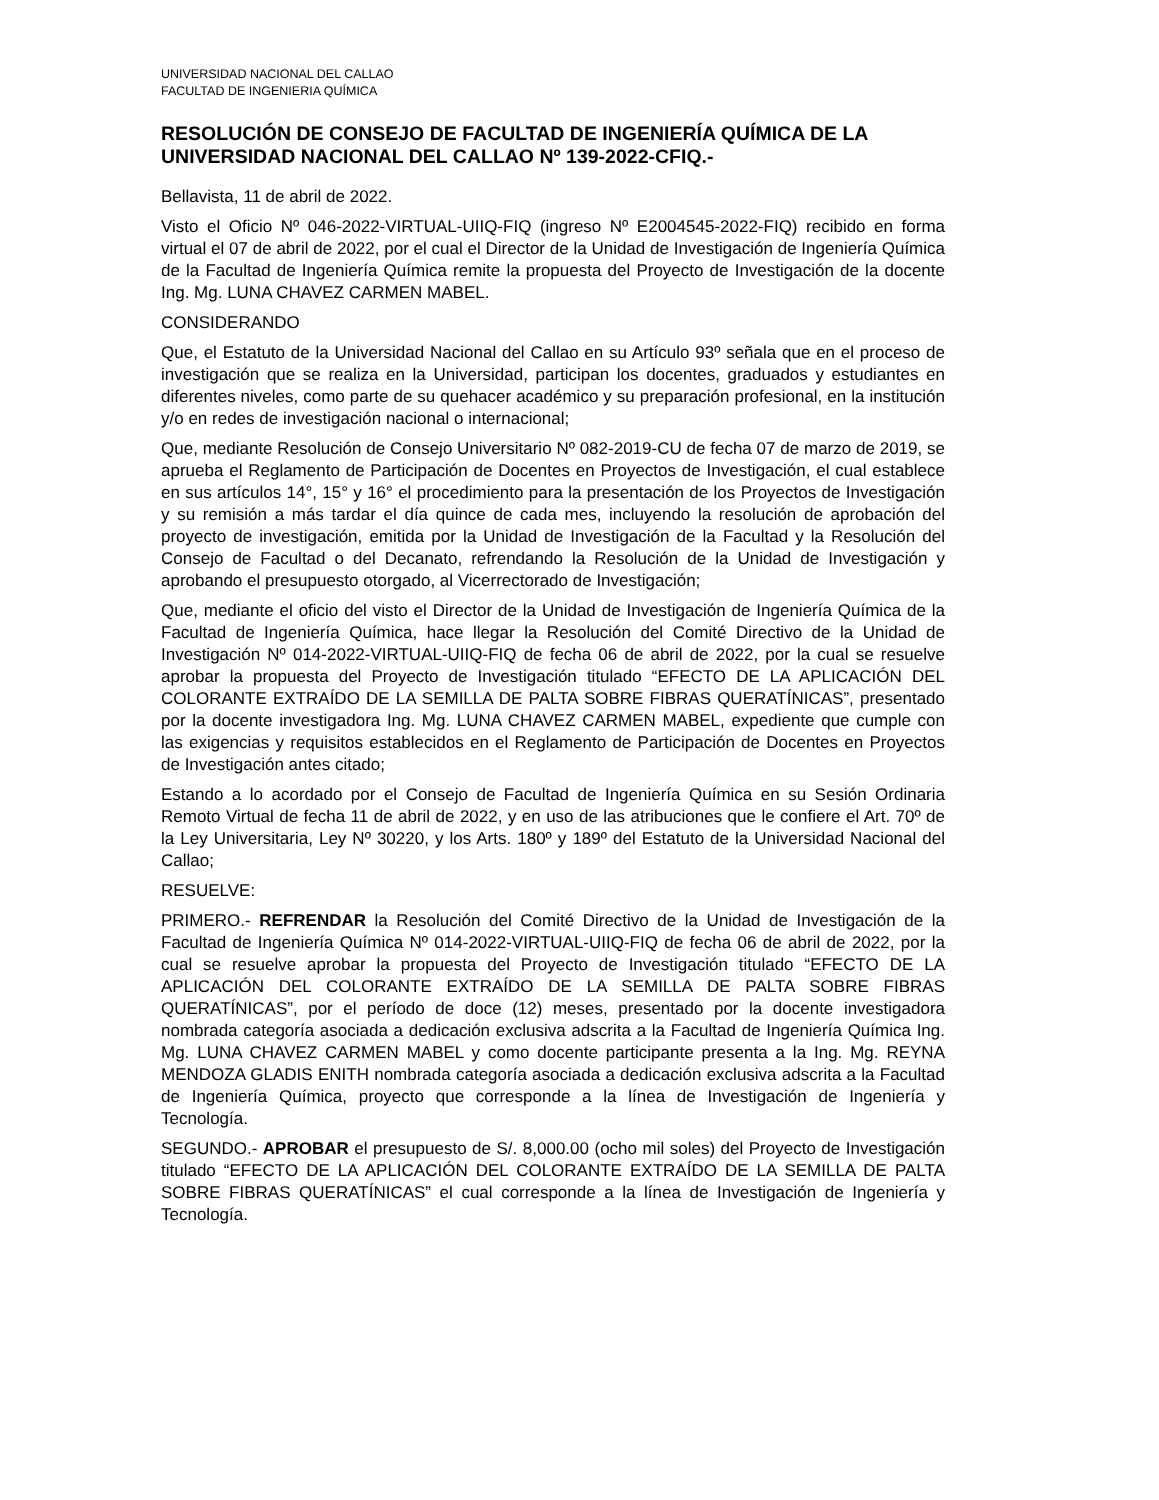UNIVERSIDAD NACIONAL DEL CALLAO
FACULTAD DE INGENIERIA QUÍMICA
RESOLUCIÓN DE CONSEJO DE FACULTAD DE INGENIERÍA QUÍMICA DE LA UNIVERSIDAD NACIONAL DEL CALLAO Nº 139-2022-CFIQ.-
Bellavista, 11 de abril de 2022.
Visto el Oficio Nº 046-2022-VIRTUAL-UIIQ-FIQ (ingreso Nº E2004545-2022-FIQ) recibido en forma virtual el 07 de abril de 2022, por el cual el Director de la Unidad de Investigación de Ingeniería Química de la Facultad de Ingeniería Química remite la propuesta del Proyecto de Investigación de la docente Ing. Mg. LUNA CHAVEZ CARMEN MABEL.
CONSIDERANDO
Que, el Estatuto de la Universidad Nacional del Callao en su Artículo 93º señala que en el proceso de investigación que se realiza en la Universidad, participan los docentes, graduados y estudiantes en diferentes niveles, como parte de su quehacer académico y su preparación profesional, en la institución y/o en redes de investigación nacional o internacional;
Que, mediante Resolución de Consejo Universitario Nº 082-2019-CU de fecha 07 de marzo de 2019, se aprueba el Reglamento de Participación de Docentes en Proyectos de Investigación, el cual establece en sus artículos 14°, 15° y 16° el procedimiento para la presentación de los Proyectos de Investigación y su remisión a más tardar el día quince de cada mes, incluyendo la resolución de aprobación del proyecto de investigación, emitida por la Unidad de Investigación de la Facultad y la Resolución del Consejo de Facultad o del Decanato, refrendando la Resolución de la Unidad de Investigación y aprobando el presupuesto otorgado, al Vicerrectorado de Investigación;
Que, mediante el oficio del visto el Director de la Unidad de Investigación de Ingeniería Química de la Facultad de Ingeniería Química, hace llegar la Resolución del Comité Directivo de la Unidad de Investigación Nº 014-2022-VIRTUAL-UIIQ-FIQ de fecha 06 de abril de 2022, por la cual se resuelve aprobar la propuesta del Proyecto de Investigación titulado “EFECTO DE LA APLICACIÓN DEL COLORANTE EXTRAÍDO DE LA SEMILLA DE PALTA SOBRE FIBRAS QUERATÍNICAS”, presentado por la docente investigadora Ing. Mg. LUNA CHAVEZ CARMEN MABEL, expediente que cumple con las exigencias y requisitos establecidos en el Reglamento de Participación de Docentes en Proyectos de Investigación antes citado;
Estando a lo acordado por el Consejo de Facultad de Ingeniería Química en su Sesión Ordinaria Remoto Virtual de fecha 11 de abril de 2022, y en uso de las atribuciones que le confiere el Art. 70º de la Ley Universitaria, Ley Nº 30220, y los Arts. 180º y 189º del Estatuto de la Universidad Nacional del Callao;
RESUELVE:
PRIMERO.- REFRENDAR la Resolución del Comité Directivo de la Unidad de Investigación de la Facultad de Ingeniería Química Nº 014-2022-VIRTUAL-UIIQ-FIQ de fecha 06 de abril de 2022, por la cual se resuelve aprobar la propuesta del Proyecto de Investigación titulado “EFECTO DE LA APLICACIÓN DEL COLORANTE EXTRAÍDO DE LA SEMILLA DE PALTA SOBRE FIBRAS QUERATÍNICAS”, por el período de doce (12) meses, presentado por la docente investigadora nombrada categoría asociada a dedicación exclusiva adscrita a la Facultad de Ingeniería Química Ing. Mg. LUNA CHAVEZ CARMEN MABEL y como docente participante presenta a la Ing. Mg. REYNA MENDOZA GLADIS ENITH nombrada categoría asociada a dedicación exclusiva adscrita a la Facultad de Ingeniería Química, proyecto que corresponde a la línea de Investigación de Ingeniería y Tecnología.
SEGUNDO.- APROBAR el presupuesto de S/. 8,000.00 (ocho mil soles) del Proyecto de Investigación titulado “EFECTO DE LA APLICACIÓN DEL COLORANTE EXTRAÍDO DE LA SEMILLA DE PALTA SOBRE FIBRAS QUERATÍNICAS” el cual corresponde a la línea de Investigación de Ingeniería y Tecnología.